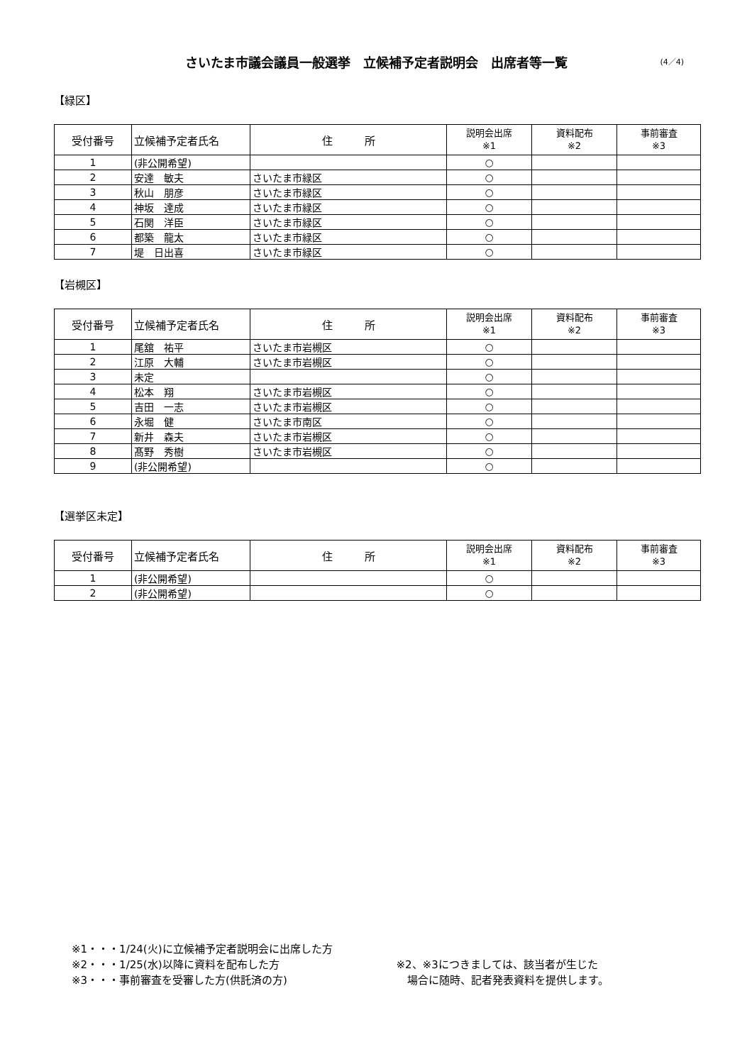さいたま市議会議員一般選挙　立候補予定者説明会　出席者等一覧 (4／4)
【緑区】
| 受付番号 | 立候補予定者氏名 | 住 所 | 説明会出席 ※1 | 資料配布 ※2 | 事前審査 ※3 |
| --- | --- | --- | --- | --- | --- |
| 1 | (非公開希望) | | ○ | | |
| 2 | 安達 敏夫 | さいたま市緑区 | ○ | | |
| 3 | 秋山 朋彦 | さいたま市緑区 | ○ | | |
| 4 | 神坂 達成 | さいたま市緑区 | ○ | | |
| 5 | 石関 洋臣 | さいたま市緑区 | ○ | | |
| 6 | 都築 龍太 | さいたま市緑区 | ○ | | |
| 7 | 堤 日出喜 | さいたま市緑区 | ○ | | |
【岩槻区】
| 受付番号 | 立候補予定者氏名 | 住 所 | 説明会出席 ※1 | 資料配布 ※2 | 事前審査 ※3 |
| --- | --- | --- | --- | --- | --- |
| 1 | 尾舘 祐平 | さいたま市岩槻区 | ○ | | |
| 2 | 江原 大輔 | さいたま市岩槻区 | ○ | | |
| 3 | 未定 | | ○ | | |
| 4 | 松本 翔 | さいたま市岩槻区 | ○ | | |
| 5 | 吉田 一志 | さいたま市岩槻区 | ○ | | |
| 6 | 永堀 健 | さいたま市南区 | ○ | | |
| 7 | 新井 森夫 | さいたま市岩槻区 | ○ | | |
| 8 | 髙野 秀樹 | さいたま市岩槻区 | ○ | | |
| 9 | (非公開希望) | | ○ | | |
【選挙区未定】
| 受付番号 | 立候補予定者氏名 | 住 所 | 説明会出席 ※1 | 資料配布 ※2 | 事前審査 ※3 |
| --- | --- | --- | --- | --- | --- |
| 1 | (非公開希望) | | ○ | | |
| 2 | (非公開希望) | | ○ | | |
※1・・・1/24(火)に立候補予定者説明会に出席した方
※2・・・1/25(水)以降に資料を配布した方
※3・・・事前審査を受審した方(供託済の方)
※2、※3につきましては、該当者が生じた
　場合に随時、記者発表資料を提供します。